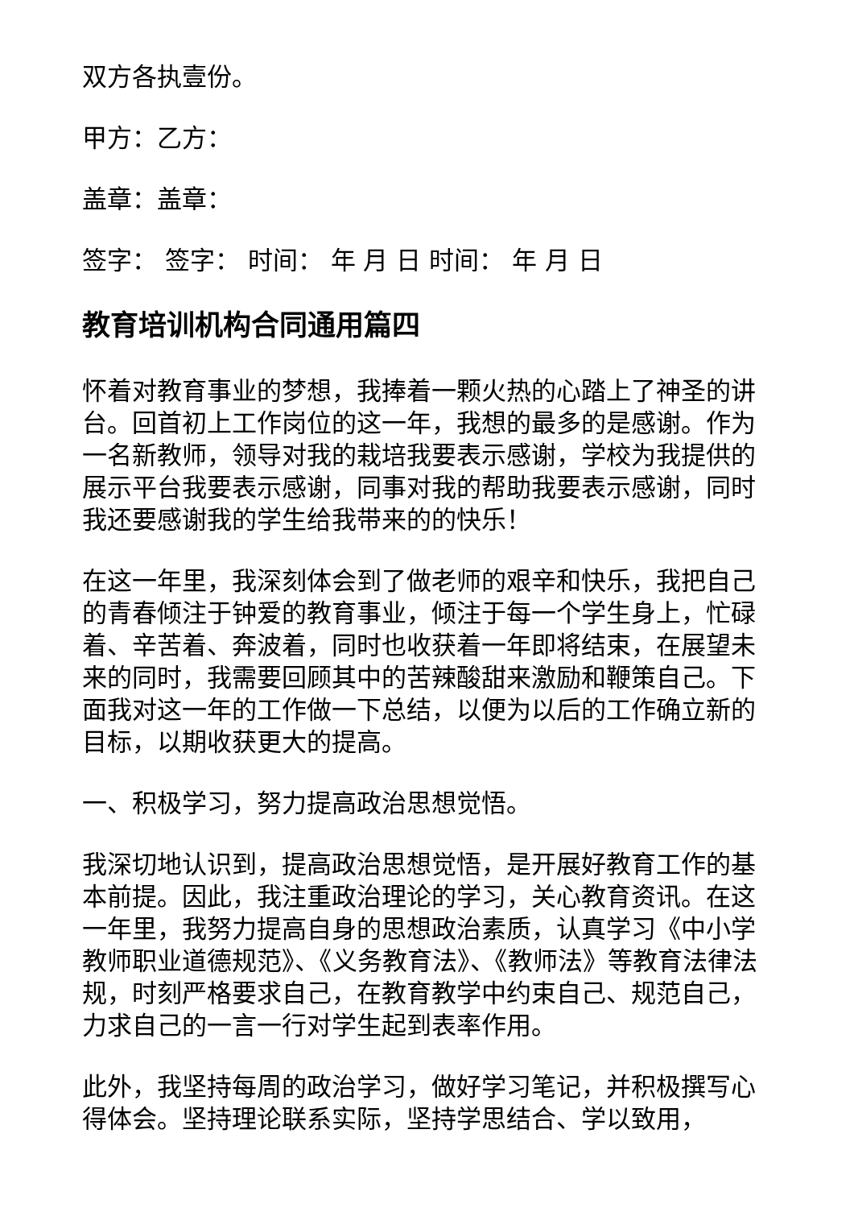双方各执壹份。
甲方：乙方：
盖章：盖章：
签字： 签字： 时间： 年 月 日 时间： 年 月 日
教育培训机构合同通用篇四
怀着对教育事业的梦想，我捧着一颗火热的心踏上了神圣的讲台。回首初上工作岗位的这一年，我想的最多的是感谢。作为一名新教师，领导对我的栽培我要表示感谢，学校为我提供的展示平台我要表示感谢，同事对我的帮助我要表示感谢，同时我还要感谢我的学生给我带来的的快乐！
在这一年里，我深刻体会到了做老师的艰辛和快乐，我把自己的青春倾注于钟爱的教育事业，倾注于每一个学生身上，忙碌着、辛苦着、奔波着，同时也收获着一年即将结束，在展望未来的同时，我需要回顾其中的苦辣酸甜来激励和鞭策自己。下面我对这一年的工作做一下总结，以便为以后的工作确立新的目标，以期收获更大的提高。
一、积极学习，努力提高政治思想觉悟。
我深切地认识到，提高政治思想觉悟，是开展好教育工作的基本前提。因此，我注重政治理论的学习，关心教育资讯。在这一年里，我努力提高自身的思想政治素质，认真学习《中小学教师职业道德规范》、《义务教育法》、《教师法》等教育法律法规，时刻严格要求自己，在教育教学中约束自己、规范自己，力求自己的一言一行对学生起到表率作用。
此外，我坚持每周的政治学习，做好学习笔记，并积极撰写心得体会。坚持理论联系实际，坚持学思结合、学以致用，